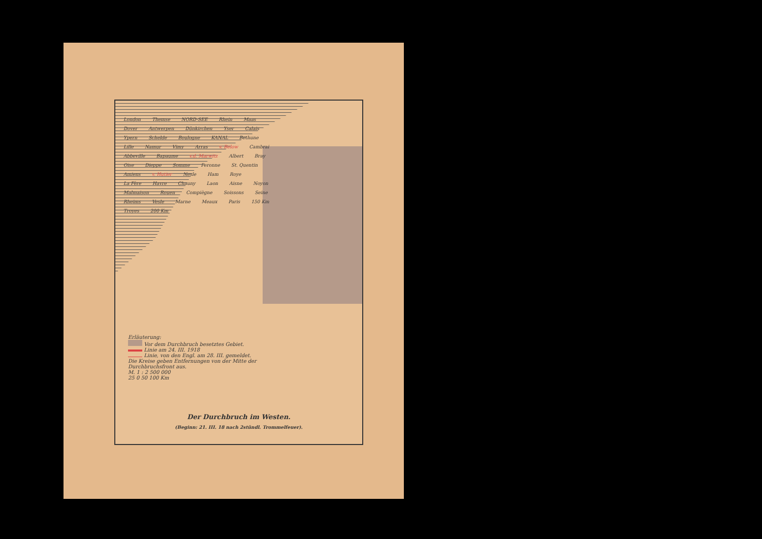London Themse NORD-SEE Rhein Maas Dover Antwerpen Dünkirchen Yser Calais Ypern Schelde Boulogne KANAL Bethune Lille Namur Vimy Arras v. Below Cambrai Abbeville Bapaume v.d. Marwitz Albert Bray Oise Dieppe Somme Peronne St. Quentin Amiens v. Hutier Nesle Ham Roye La Fère Havre Chauny Laon Aisne Noyon Malmaison Rouen Compiègne Soissons Seine Rheims Vesle Marne Meaux Paris 150 Km Troyes 200 Km
Erläuterung:
Vor dem Durchbruch besetztes Gebiet.
Linie am 24. III. 1918
Linie, von den Engl. am 28. III. gemeldet.
Die Kreise geben Entfernungen von der Mitte der Durchbruchsfront aus.
M. 1 : 2 500 000
25 0 50 100 Km
Der Durchbruch im Westen.
(Beginn: 21. III. 18 nach 2stündl. Trommelfeuer).